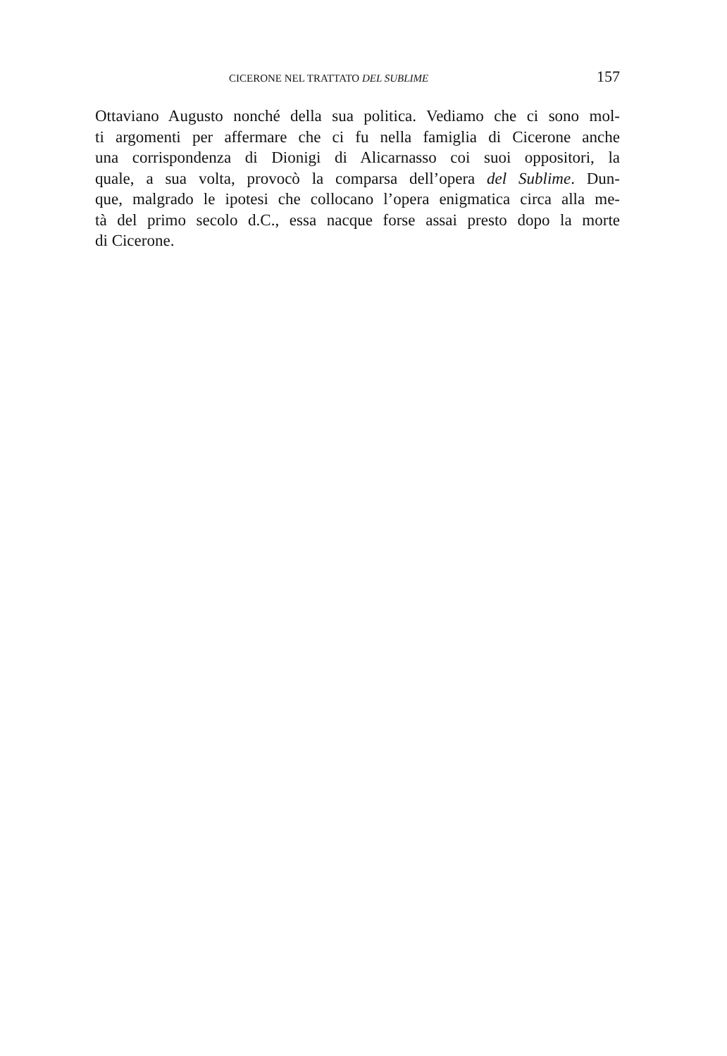CICERONE NEL TRATTATO DEL SUBLIME 157
Ottaviano Augusto nonché della sua politica. Vediamo che ci sono mol-
ti argomenti per affermare che ci fu nella famiglia di Cicerone anche
una corrispondenza di Dionigi di Alicarnasso coi suoi oppositori, la
quale, a sua volta, provocò la comparsa dell’opera del Sublime. Dun-
que, malgrado le ipotesi che collocano l’opera enigmatica circa alla me-
tà del primo secolo d.C., essa nacque forse assai presto dopo la morte
di Cicerone.